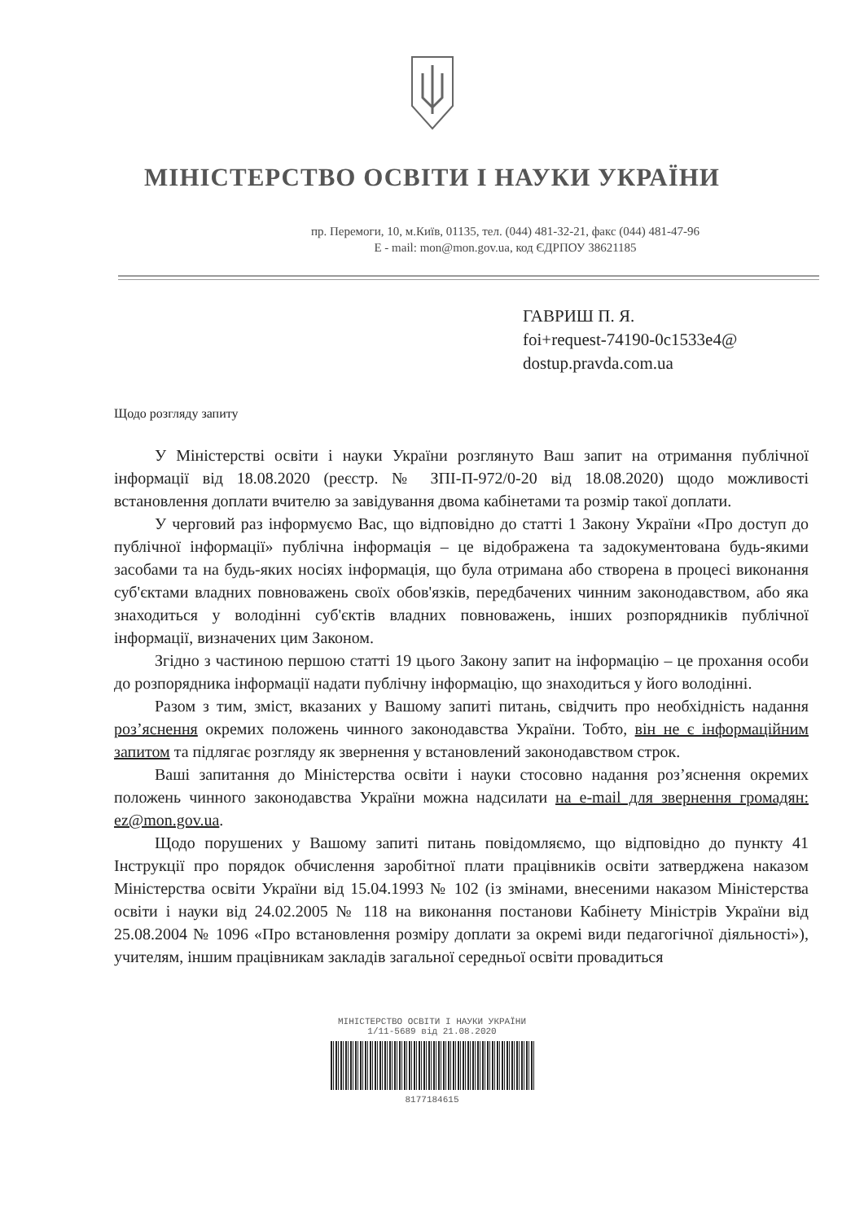МІНІСТЕРСТВО ОСВІТИ І НАУКИ УКРАЇНИ
пр. Перемоги, 10, м.Київ, 01135, тел. (044) 481-32-21, факс (044) 481-47-96
E - mail: mon@mon.gov.ua, код ЄДРПОУ 38621185
ГАВРИШ П. Я.
foi+request-74190-0c1533e4@
dostup.pravda.com.ua
Щодо розгляду запиту
У Міністерстві освіти і науки України розглянуто Ваш запит на отримання публічної інформації від 18.08.2020 (реєстр. № ЗПІ-П-972/0-20 від 18.08.2020) щодо можливості встановлення доплати вчителю за завідування двома кабінетами та розмір такої доплати.
У черговий раз інформуємо Вас, що відповідно до статті 1 Закону України «Про доступ до публічної інформації» публічна інформація – це відображена та задокументована будь-якими засобами та на будь-яких носіях інформація, що була отримана або створена в процесі виконання суб'єктами владних повноважень своїх обов'язків, передбачених чинним законодавством, або яка знаходиться у володінні суб'єктів владних повноважень, інших розпорядників публічної інформації, визначених цим Законом.
Згідно з частиною першою статті 19 цього Закону запит на інформацію – це прохання особи до розпорядника інформації надати публічну інформацію, що знаходиться у його володінні.
Разом з тим, зміст, вказаних у Вашому запиті питань, свідчить про необхідність надання роз’яснення окремих положень чинного законодавства України. Тобто, він не є інформаційним запитом та підлягає розгляду як звернення у встановлений законодавством строк.
Ваші запитання до Міністерства освіти і науки стосовно надання роз’яснення окремих положень чинного законодавства України можна надсилати на e-mail для звернення громадян: ez@mon.gov.ua.
Щодо порушених у Вашому запиті питань повідомляємо, що відповідно до пункту 41 Інструкції про порядок обчислення заробітної плати працівників освіти затверджена наказом Міністерства освіти України від 15.04.1993 № 102 (із змінами, внесеними наказом Міністерства освіти і науки від 24.02.2005 № 118 на виконання постанови Кабінету Міністрів України від 25.08.2004 № 1096 «Про встановлення розміру доплати за окремі види педагогічної діяльності»), учителям, іншим працівникам закладів загальної середньої освіти провадиться
МІНІСТЕРСТВО ОСВІТИ І НАУКИ УКРАЇНИ
1/11-5689 від 21.08.2020
8177184615